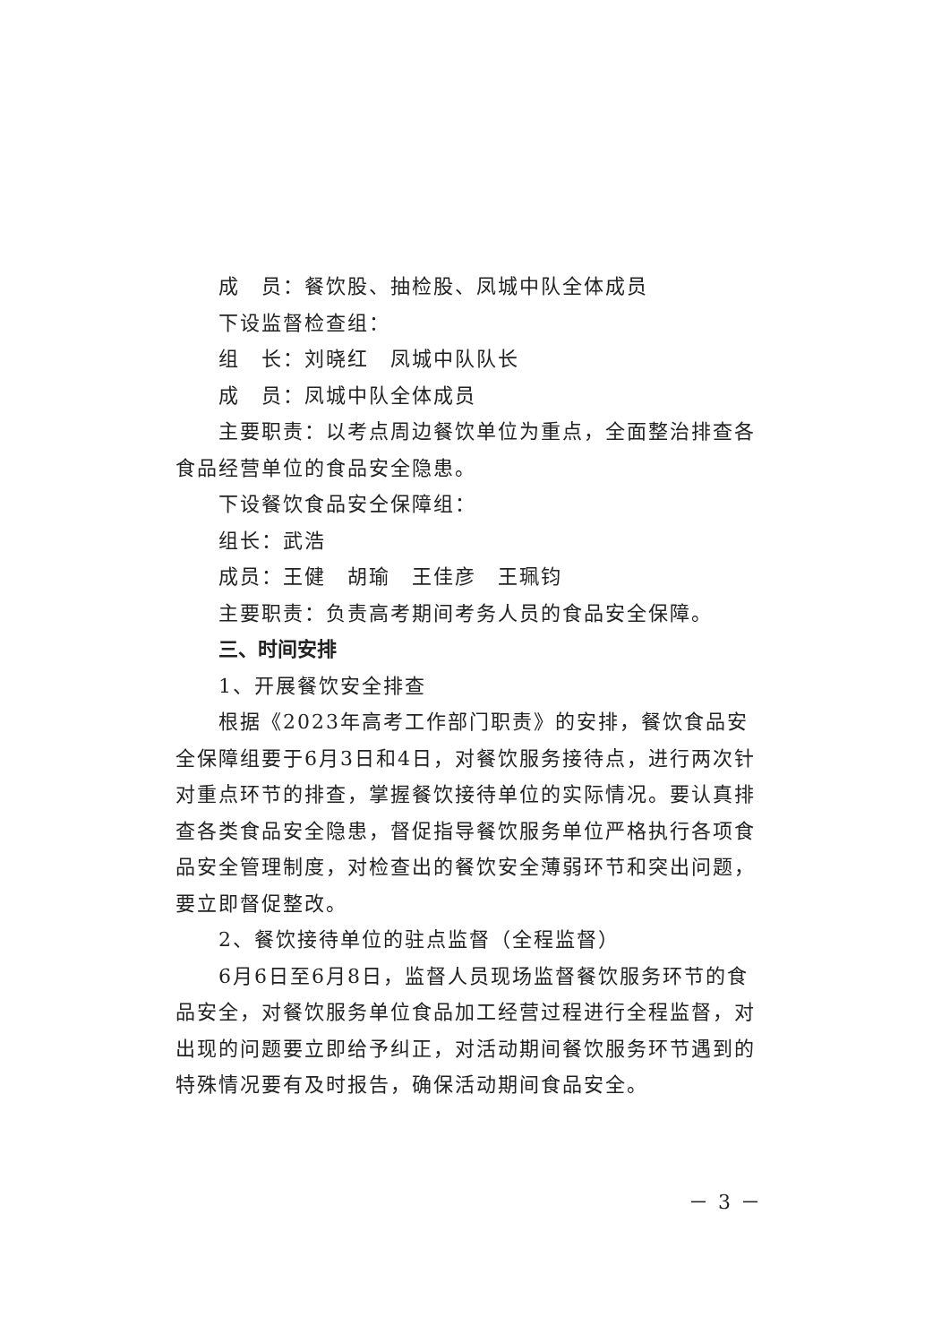成　员：餐饮股、抽检股、凤城中队全体成员
下设监督检查组：
组　长：刘晓红　凤城中队队长
成　员：凤城中队全体成员
主要职责：以考点周边餐饮单位为重点，全面整治排查各食品经营单位的食品安全隐患。
下设餐饮食品安仝保障组：
组长：武浩
成员：王健　胡瑜　王佳彦　王珮钧
主要职责：负责高考期间考务人员的食品安全保障。
三、时间安排
1、开展餐饮安全排查
根据《2023年高考工作部门职责》的安排，餐饮食品安全保障组要于6月3日和4日，对餐饮服务接待点，进行两次针对重点环节的排查，掌握餐饮接待单位的实际情况。要认真排查各类食品安全隐患，督促指导餐饮服务单位严格执行各项食品安全管理制度，对检查出的餐饮安全薄弱环节和突出问题，要立即督促整改。
2、餐饮接待单位的驻点监督（全程监督）
6月6日至6月8日，监督人员现场监督餐饮服务环节的食品安全，对餐饮服务单位食品加工经营过程进行全程监督，对出现的问题要立即给予纠正，对活动期间餐饮服务环节遇到的特殊情况要有及时报告，确保活动期间食品安全。
－ 3 －